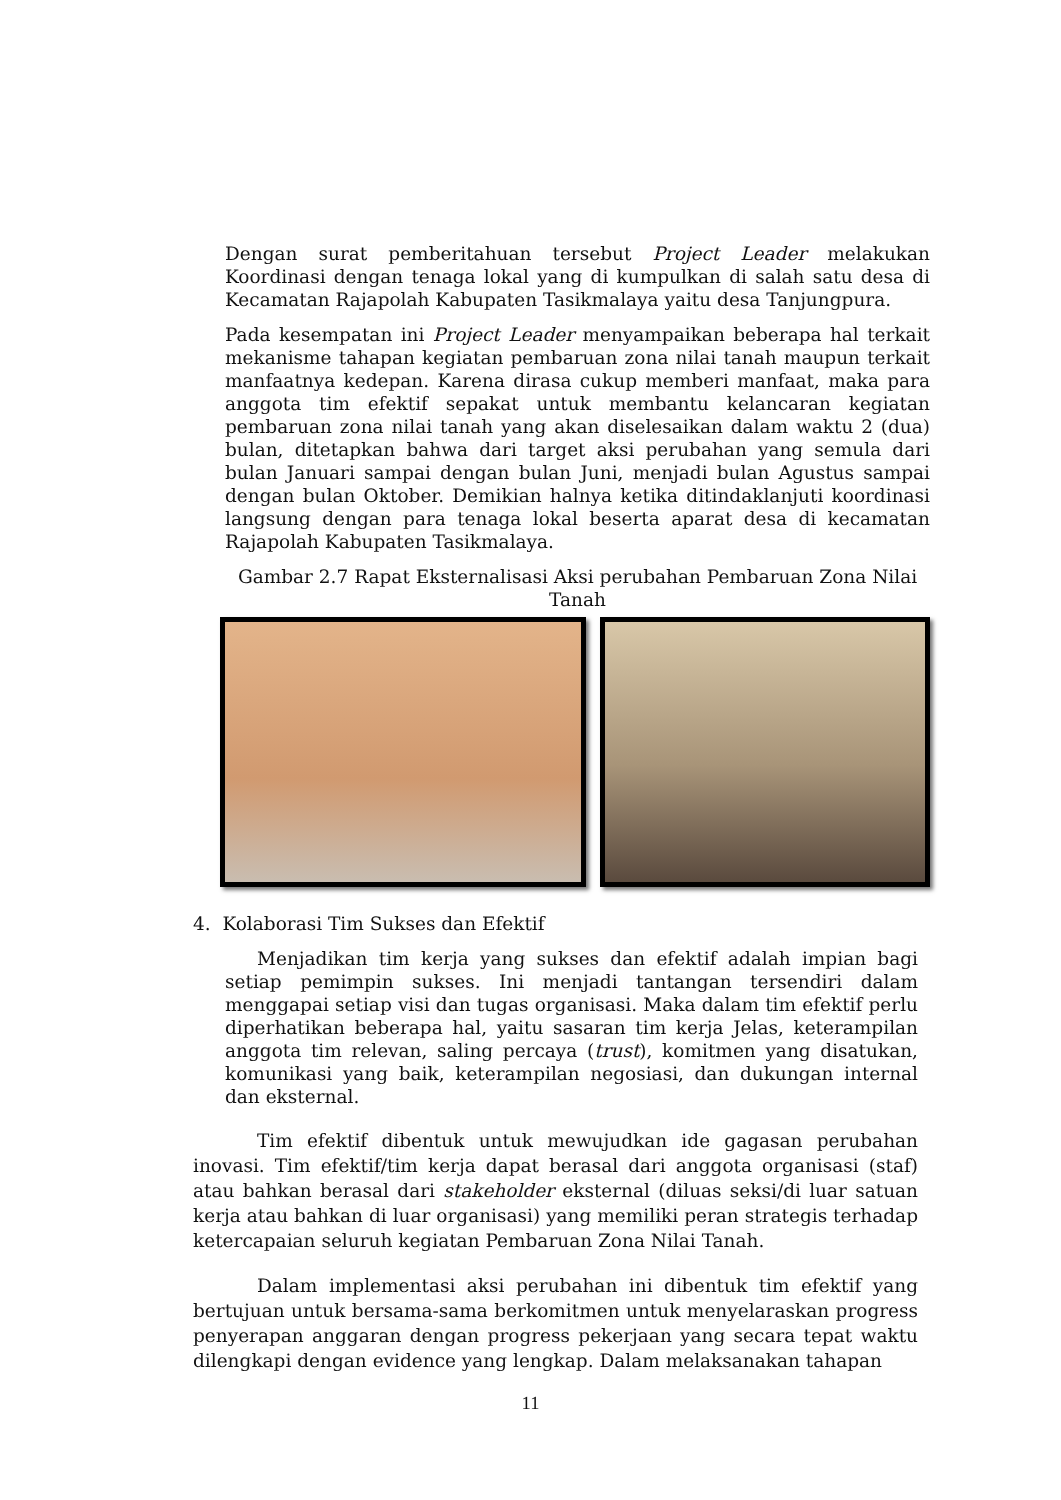Dengan surat pemberitahuan tersebut Project Leader melakukan Koordinasi dengan tenaga lokal yang di kumpulkan di salah satu desa di Kecamatan Rajapolah Kabupaten Tasikmalaya yaitu desa Tanjungpura.
Pada kesempatan ini Project Leader menyampaikan beberapa hal terkait mekanisme tahapan kegiatan pembaruan zona nilai tanah maupun terkait manfaatnya kedepan. Karena dirasa cukup memberi manfaat, maka para anggota tim efektif sepakat untuk membantu kelancaran kegiatan pembaruan zona nilai tanah yang akan diselesaikan dalam waktu 2 (dua) bulan, ditetapkan bahwa dari target aksi perubahan yang semula dari bulan Januari sampai dengan bulan Juni, menjadi bulan Agustus sampai dengan bulan Oktober. Demikian halnya ketika ditindaklanjuti koordinasi langsung dengan para tenaga lokal beserta aparat desa di kecamatan Rajapolah Kabupaten Tasikmalaya.
Gambar 2.7 Rapat Eksternalisasi Aksi perubahan Pembaruan Zona Nilai Tanah
4. Kolaborasi Tim Sukses dan Efektif
Menjadikan tim kerja yang sukses dan efektif adalah impian bagi setiap pemimpin sukses. Ini menjadi tantangan tersendiri dalam menggapai setiap visi dan tugas organisasi. Maka dalam tim efektif perlu diperhatikan beberapa hal, yaitu sasaran tim kerja Jelas, keterampilan anggota tim relevan, saling percaya (trust), komitmen yang disatukan, komunikasi yang baik, keterampilan negosiasi, dan dukungan internal dan eksternal.
Tim efektif dibentuk untuk mewujudkan ide gagasan perubahan inovasi. Tim efektif/tim kerja dapat berasal dari anggota organisasi (staf) atau bahkan berasal dari stakeholder eksternal (diluas seksi/di luar satuan kerja atau bahkan di luar organisasi) yang memiliki peran strategis terhadap ketercapaian seluruh kegiatan Pembaruan Zona Nilai Tanah.
Dalam implementasi aksi perubahan ini dibentuk tim efektif yang bertujuan untuk bersama-sama berkomitmen untuk menyelaraskan progress penyerapan anggaran dengan progress pekerjaan yang secara tepat waktu dilengkapi dengan evidence yang lengkap. Dalam melaksanakan tahapan
11